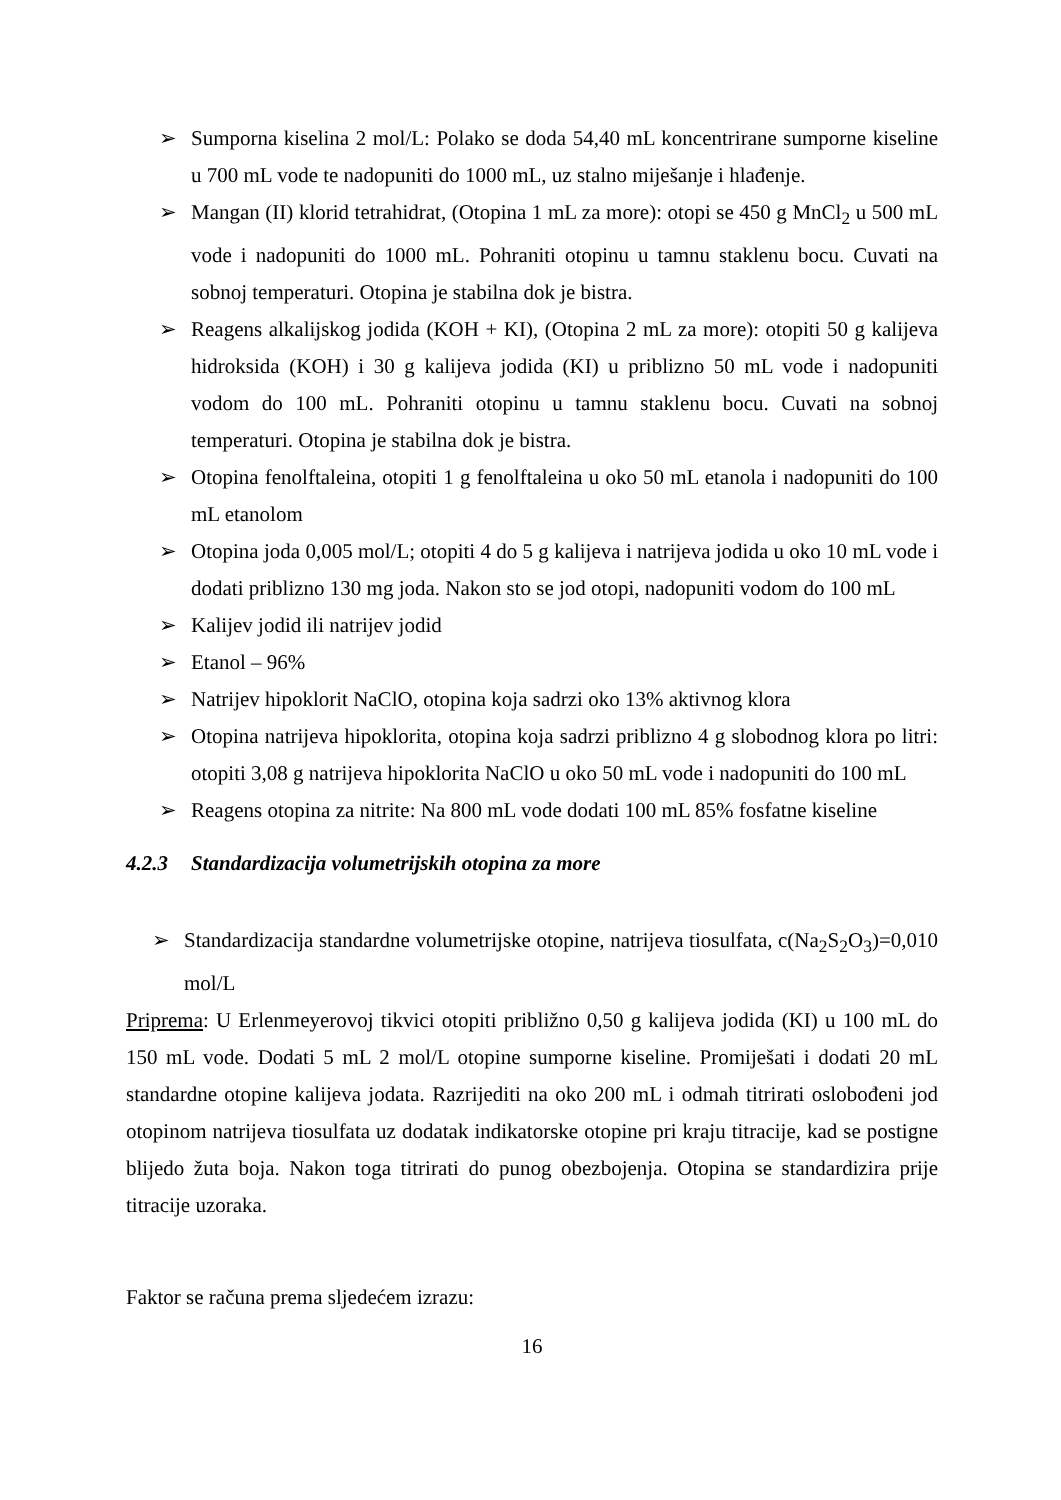➢ Sumporna kiselina 2 mol/L: Polako se doda 54,40 mL koncentrirane sumporne kiseline u 700 mL vode te nadopuniti do 1000 mL, uz stalno miješanje i hlađenje.
➢ Mangan (II) klorid tetrahidrat, (Otopina 1 mL za more): otopi se 450 g MnCl<sub>2</sub> u 500 mL vode i nadopuniti do 1000 mL. Pohraniti otopinu u tamnu staklenu bocu. Cuvati na sobnoj temperaturi. Otopina je stabilna dok je bistra.
➢ Reagens alkalijskog jodida (KOH + KI), (Otopina 2 mL za more): otopiti 50 g kalijeva hidroksida (KOH) i 30 g kalijeva jodida (KI) u priblizno 50 mL vode i nadopuniti vodom do 100 mL. Pohraniti otopinu u tamnu staklenu bocu. Cuvati na sobnoj temperaturi. Otopina je stabilna dok je bistra.
➢ Otopina fenolftaleina, otopiti 1 g fenolftaleina u oko 50 mL etanola i nadopuniti do 100 mL etanolom
➢ Otopina joda 0,005 mol/L; otopiti 4 do 5 g kalijeva i natrijeva jodida u oko 10 mL vode i dodati priblizno 130 mg joda. Nakon sto se jod otopi, nadopuniti vodom do 100 mL
➢ Kalijev jodid ili natrijev jodid
➢ Etanol – 96%
➢ Natrijev hipoklorit NaClO, otopina koja sadrzi oko 13% aktivnog klora
➢ Otopina natrijeva hipoklorita, otopina koja sadrzi priblizno 4 g slobodnog klora po litri: otopiti 3,08 g natrijeva hipoklorita NaClO u oko 50 mL vode i nadopuniti do 100 mL
➢ Reagens otopina za nitrite: Na 800 mL vode dodati 100 mL 85% fosfatne kiseline
4.2.3 Standardizacija volumetrijskih otopina za more
➢ Standardizacija standardne volumetrijske otopine, natrijeva tiosulfata, c(Na<sub>2</sub>S<sub>2</sub>O<sub>3</sub>)=0,010 mol/L
Priprema: U Erlenmeyerovoj tikvici otopiti približno 0,50 g kalijeva jodida (KI) u 100 mL do 150 mL vode. Dodati 5 mL 2 mol/L otopine sumporne kiseline. Promiješati i dodati 20 mL standardne otopine kalijeva jodata. Razrijediti na oko 200 mL i odmah titrirati oslobođeni jod otopinom natrijeva tiosulfata uz dodatak indikatorske otopine pri kraju titracije, kad se postigne blijedo žuta boja. Nakon toga titrirati do punog obezbojenja. Otopina se standardizira prije titracije uzoraka.
Faktor se računa prema sljedećem izrazu:
16